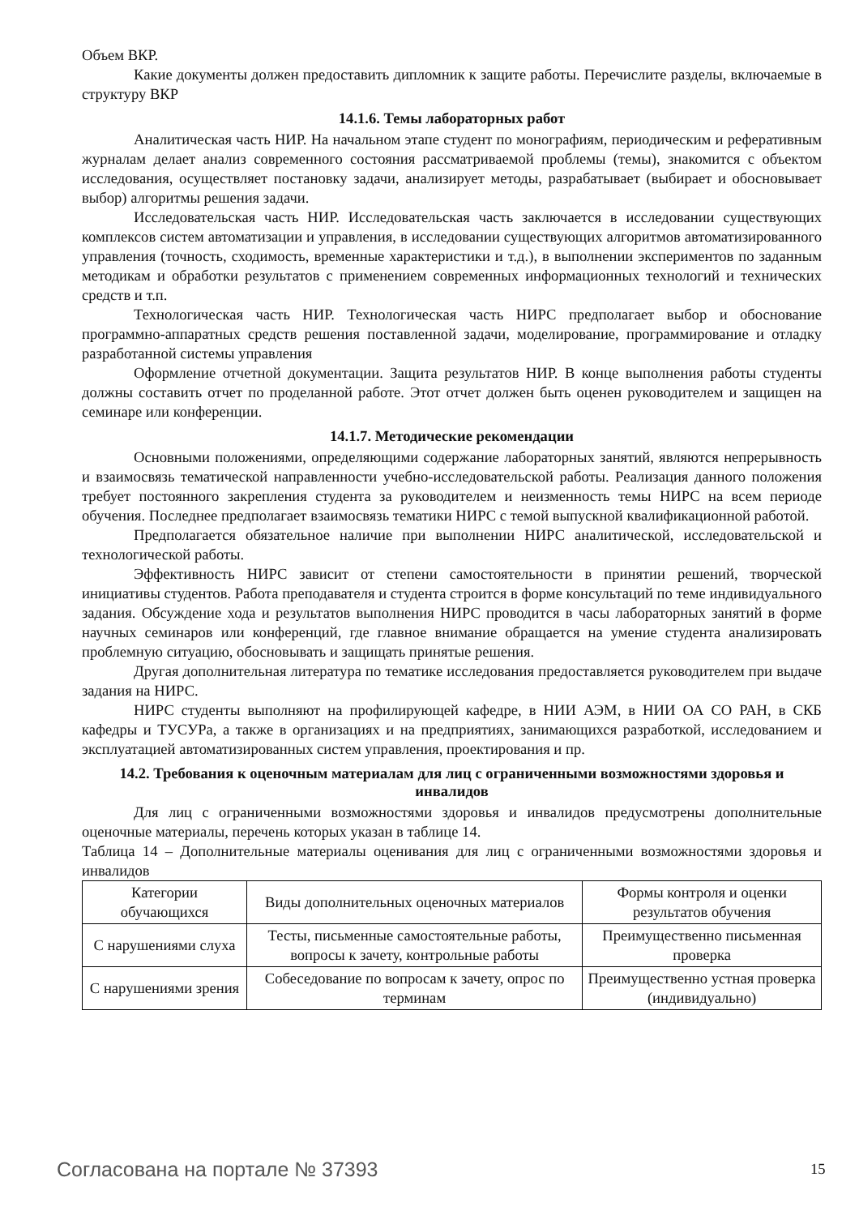Объем ВКР.
Какие документы должен предоставить дипломник к защите работы. Перечислите разделы, включаемые в структуру ВКР
14.1.6. Темы лабораторных работ
Аналитическая часть НИР. На начальном этапе студент по монографиям, периодическим и реферативным журналам делает анализ современного состояния рассматриваемой проблемы (темы), знакомится с объектом исследования, осуществляет постановку задачи, анализирует методы, разрабатывает (выбирает и обосновывает выбор) алгоритмы решения задачи.
Исследовательская часть НИР. Исследовательская часть заключается в исследовании существующих комплексов систем автоматизации и управления, в исследовании существующих алгоритмов автоматизированного управления (точность, сходимость, временные характеристики и т.д.), в выполнении экспериментов по заданным методикам и обработки результатов с применением современных информационных технологий и технических средств и т.п.
Технологическая часть НИР. Технологическая часть НИРС предполагает выбор и обоснование программно-аппаратных средств решения поставленной задачи, моделирование, программирование и отладку разработанной системы управления
Оформление отчетной документации. Защита результатов НИР. В конце выполнения работы студенты должны составить отчет по проделанной работе. Этот отчет должен быть оценен руководителем и защищен на семинаре или конференции.
14.1.7. Методические рекомендации
Основными положениями, определяющими содержание лабораторных занятий, являются непрерывность и взаимосвязь тематической направленности учебно-исследовательской работы. Реализация данного положения требует постоянного закрепления студента за руководителем и неизменность темы НИРС на всем периоде обучения. Последнее предполагает взаимосвязь тематики НИРС с темой выпускной квалификационной работой.
Предполагается обязательное наличие при выполнении НИРС аналитической, исследовательской и технологической работы.
Эффективность НИРС зависит от степени самостоятельности в принятии решений, творческой инициативы студентов. Работа преподавателя и студента строится в форме консультаций по теме индивидуального задания. Обсуждение хода и результатов выполнения НИРС проводится в часы лабораторных занятий в форме научных семинаров или конференций, где главное внимание обращается на умение студента анализировать проблемную ситуацию, обосновывать и защищать принятые решения.
Другая дополнительная литература по тематике исследования предоставляется руководителем при выдаче задания на НИРС.
НИРС студенты выполняют на профилирующей кафедре, в НИИ АЭМ, в НИИ ОА СО РАН, в СКБ кафедры и ТУСУРа, а также в организациях и на предприятиях, занимающихся разработкой, исследованием и эксплуатацией автоматизированных систем управления, проектирования и пр.
14.2. Требования к оценочным материалам для лиц с ограниченными возможностями здоровья и инвалидов
Для лиц с ограниченными возможностями здоровья и инвалидов предусмотрены дополнительные оценочные материалы, перечень которых указан в таблице 14.
Таблица 14 – Дополнительные материалы оценивания для лиц с ограниченными возможностями здоровья и инвалидов
| Категории обучающихся | Виды дополнительных оценочных материалов | Формы контроля и оценки результатов обучения |
| С нарушениями слуха | Тесты, письменные самостоятельные работы, вопросы к зачету, контрольные работы | Преимущественно письменная проверка |
| С нарушениями зрения | Собеседование по вопросам к зачету, опрос по терминам | Преимущественно устная проверка (индивидуально) |
Согласована на портале № 37393 15